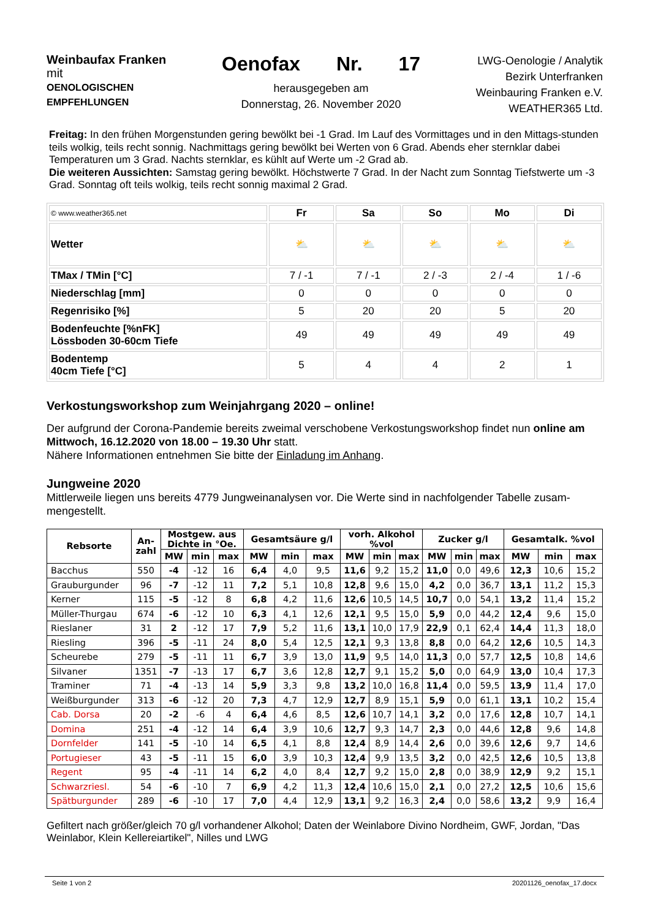Weinbaufax Franken
mit
OENOLOGISCHEN
EMPFEHLUNGEN
Oenofax Nr. 17
herausgegeben am
Donnerstag, 26. November 2020
LWG-Oenologie / Analytik
Bezirk Unterfranken
Weinbauring Franken e.V.
WEATHER365 Ltd.
Freitag: In den frühen Morgenstunden gering bewölkt bei -1 Grad. Im Lauf des Vormittages und in den Mittags-stunden teils wolkig, teils recht sonnig. Nachmittags gering bewölkt bei Werten von 6 Grad. Abends eher sternklar dabei Temperaturen um 3 Grad. Nachts sternklar, es kühlt auf Werte um -2 Grad ab.
Die weiteren Aussichten: Samstag gering bewölkt. Höchstwerte 7 Grad. In der Nacht zum Sonntag Tiefstwerte um -3 Grad. Sonntag oft teils wolkig, teils recht sonnig maximal 2 Grad.
| © www.weather365.net | Fr | Sa | So | Mo | Di |
| Wetter | ⛅ | ⛅ | ⛅ | ⛅ | ⛅ |
| TMax / TMin [°C] | 7 / -1 | 7 / -1 | 2 / -3 | 2 / -4 | 1 / -6 |
| Niederschlag [mm] | 0 | 0 | 0 | 0 | 0 |
| Regenrisiko [%] | 5 | 20 | 20 | 5 | 20 |
| Bodenfeuchte [%nFK] Lössboden 30-60cm Tiefe | 49 | 49 | 49 | 49 | 49 |
| Bodentemp 40cm Tiefe [°C] | 5 | 4 | 4 | 2 | 1 |
Verkostungsworkshop zum Weinjahrgang 2020 – online!
Der aufgrund der Corona-Pandemie bereits zweimal verschobene Verkostungsworkshop findet nun online am Mittwoch, 16.12.2020 von 18.00 – 19.30 Uhr statt.
Nähere Informationen entnehmen Sie bitte der Einladung im Anhang.
Jungweine 2020
Mittlerweile liegen uns bereits 4779 Jungweinanalysen vor. Die Werte sind in nachfolgender Tabelle zusam-mengestellt.
| Rebsorte | An- zahl | Mostgew. aus Dichte in °Oe. | | | Gesamtsäure g/l | | | vorh. Alkohol %vol | | | Zucker g/l | | | Gesamtalk. %vol | | |
| --- | --- | --- | --- | --- | --- | --- | --- | --- | --- | --- | --- | --- | --- | --- | --- | --- |
| | | MW | min | max | MW | min | max | MW | min | max | MW | min | max | MW | min | max |
| Bacchus | 550 | -4 | -12 | 16 | 6,4 | 4,0 | 9,5 | 11,6 | 9,2 | 15,2 | 11,0 | 0,0 | 49,6 | 12,3 | 10,6 | 15,2 |
| Grauburgunder | 96 | -7 | -12 | 11 | 7,2 | 5,1 | 10,8 | 12,8 | 9,6 | 15,0 | 4,2 | 0,0 | 36,7 | 13,1 | 11,2 | 15,3 |
| Kerner | 115 | -5 | -12 | 8 | 6,8 | 4,2 | 11,6 | 12,6 | 10,5 | 14,5 | 10,7 | 0,0 | 54,1 | 13,2 | 11,4 | 15,2 |
| Müller-Thurgau | 674 | -6 | -12 | 10 | 6,3 | 4,1 | 12,6 | 12,1 | 9,5 | 15,0 | 5,9 | 0,0 | 44,2 | 12,4 | 9,6 | 15,0 |
| Rieslaner | 31 | 2 | -12 | 17 | 7,9 | 5,2 | 11,6 | 13,1 | 10,0 | 17,9 | 22,9 | 0,1 | 62,4 | 14,4 | 11,3 | 18,0 |
| Riesling | 396 | -5 | -11 | 24 | 8,0 | 5,4 | 12,5 | 12,1 | 9,3 | 13,8 | 8,8 | 0,0 | 64,2 | 12,6 | 10,5 | 14,3 |
| Scheurebe | 279 | -5 | -11 | 11 | 6,7 | 3,9 | 13,0 | 11,9 | 9,5 | 14,0 | 11,3 | 0,0 | 57,7 | 12,5 | 10,8 | 14,6 |
| Silvaner | 1351 | -7 | -13 | 17 | 6,7 | 3,6 | 12,8 | 12,7 | 9,1 | 15,2 | 5,0 | 0,0 | 64,9 | 13,0 | 10,4 | 17,3 |
| Traminer | 71 | -4 | -13 | 14 | 5,9 | 3,3 | 9,8 | 13,2 | 10,0 | 16,8 | 11,4 | 0,0 | 59,5 | 13,9 | 11,4 | 17,0 |
| Weißburgunder | 313 | -6 | -12 | 20 | 7,3 | 4,7 | 12,9 | 12,7 | 8,9 | 15,1 | 5,9 | 0,0 | 61,1 | 13,1 | 10,2 | 15,4 |
| Cab. Dorsa | 20 | -2 | -6 | 4 | 6,4 | 4,6 | 8,5 | 12,6 | 10,7 | 14,1 | 3,2 | 0,0 | 17,6 | 12,8 | 10,7 | 14,1 |
| Domina | 251 | -4 | -12 | 14 | 6,4 | 3,9 | 10,6 | 12,7 | 9,3 | 14,7 | 2,3 | 0,0 | 44,6 | 12,8 | 9,6 | 14,8 |
| Dornfelder | 141 | -5 | -10 | 14 | 6,5 | 4,1 | 8,8 | 12,4 | 8,9 | 14,4 | 2,6 | 0,0 | 39,6 | 12,6 | 9,7 | 14,6 |
| Portugieser | 43 | -5 | -11 | 15 | 6,0 | 3,9 | 10,3 | 12,4 | 9,9 | 13,5 | 3,2 | 0,0 | 42,5 | 12,6 | 10,5 | 13,8 |
| Regent | 95 | -4 | -11 | 14 | 6,2 | 4,0 | 8,4 | 12,7 | 9,2 | 15,0 | 2,8 | 0,0 | 38,9 | 12,9 | 9,2 | 15,1 |
| Schwarzriesl. | 54 | -6 | -10 | 7 | 6,9 | 4,2 | 11,3 | 12,4 | 10,6 | 15,0 | 2,1 | 0,0 | 27,2 | 12,5 | 10,6 | 15,6 |
| Spätburgunder | 289 | -6 | -10 | 17 | 7,0 | 4,4 | 12,9 | 13,1 | 9,2 | 16,3 | 2,4 | 0,0 | 58,6 | 13,2 | 9,9 | 16,4 |
Gefiltert nach größer/gleich 70 g/l vorhandener Alkohol; Daten der Weinlabore Divino Nordheim, GWF, Jordan, "Das Weinlabor, Klein Kellereiartikel", Nilles und LWG
Seite 1 von 2 20201126_oenofax_17.docx